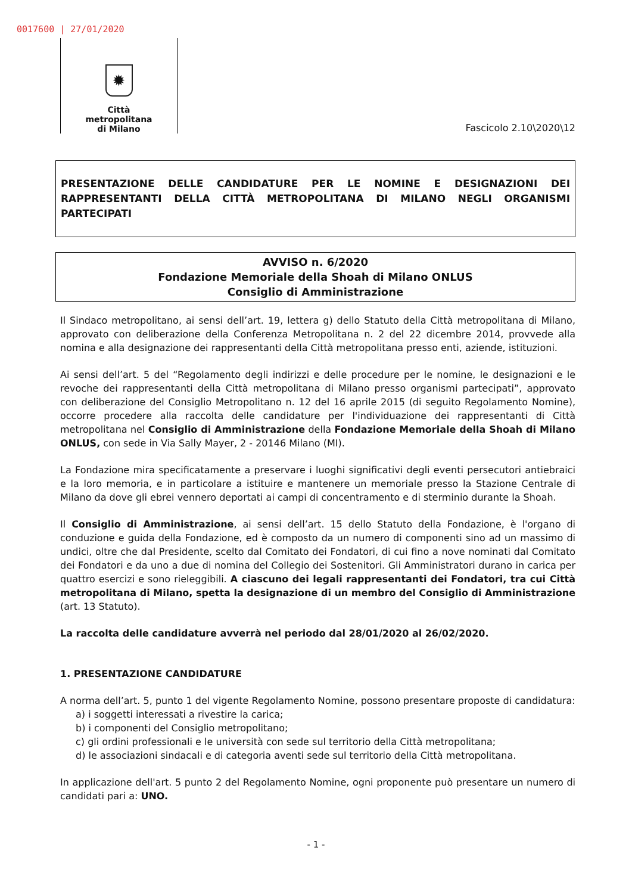0017600 | 27/01/2020
✹
Città
metropolitana
di Milano
Fascicolo 2.10\2020\12
PRESENTAZIONE DELLE CANDIDATURE PER LE NOMINE E DESIGNAZIONI DEI RAPPRESENTANTI DELLA CITTÀ METROPOLITANA DI MILANO NEGLI ORGANISMI PARTECIPATI
AVVISO n. 6/2020
Fondazione Memoriale della Shoah di Milano ONLUS
Consiglio di Amministrazione
Il Sindaco metropolitano, ai sensi dell’art. 19, lettera g) dello Statuto della Città metropolitana di Milano, approvato con deliberazione della Conferenza Metropolitana n. 2 del 22 dicembre 2014, provvede alla nomina e alla designazione dei rappresentanti della Città metropolitana presso enti, aziende, istituzioni.
Ai sensi dell’art. 5 del “Regolamento degli indirizzi e delle procedure per le nomine, le designazioni e le revoche dei rappresentanti della Città metropolitana di Milano presso organismi partecipati”, approvato con deliberazione del Consiglio Metropolitano n. 12 del 16 aprile 2015 (di seguito Regolamento Nomine), occorre procedere alla raccolta delle candidature per l'individuazione dei rappresentanti di Città metropolitana nel Consiglio di Amministrazione della Fondazione Memoriale della Shoah di Milano ONLUS, con sede in Via Sally Mayer, 2 - 20146 Milano (MI).
La Fondazione mira specificatamente a preservare i luoghi significativi degli eventi persecutori antiebraici e la loro memoria, e in particolare a istituire e mantenere un memoriale presso la Stazione Centrale di Milano da dove gli ebrei vennero deportati ai campi di concentramento e di sterminio durante la Shoah.
Il Consiglio di Amministrazione, ai sensi dell’art. 15 dello Statuto della Fondazione, è l'organo di conduzione e guida della Fondazione, ed è composto da un numero di componenti sino ad un massimo di undici, oltre che dal Presidente, scelto dal Comitato dei Fondatori, di cui fino a nove nominati dal Comitato dei Fondatori e da uno a due di nomina del Collegio dei Sostenitori. Gli Amministratori durano in carica per quattro esercizi e sono rieleggibili. A ciascuno dei legali rappresentanti dei Fondatori, tra cui Città metropolitana di Milano, spetta la designazione di un membro del Consiglio di Amministrazione (art. 13 Statuto).
La raccolta delle candidature avverrà nel periodo dal 28/01/2020 al 26/02/2020.
1. PRESENTAZIONE CANDIDATURE
A norma dell’art. 5, punto 1 del vigente Regolamento Nomine, possono presentare proposte di candidatura:
a) i soggetti interessati a rivestire la carica;
b) i componenti del Consiglio metropolitano;
c) gli ordini professionali e le università con sede sul territorio della Città metropolitana;
d) le associazioni sindacali e di categoria aventi sede sul territorio della Città metropolitana.
In applicazione dell'art. 5 punto 2 del Regolamento Nomine, ogni proponente può presentare un numero di candidati pari a: UNO.
- 1 -